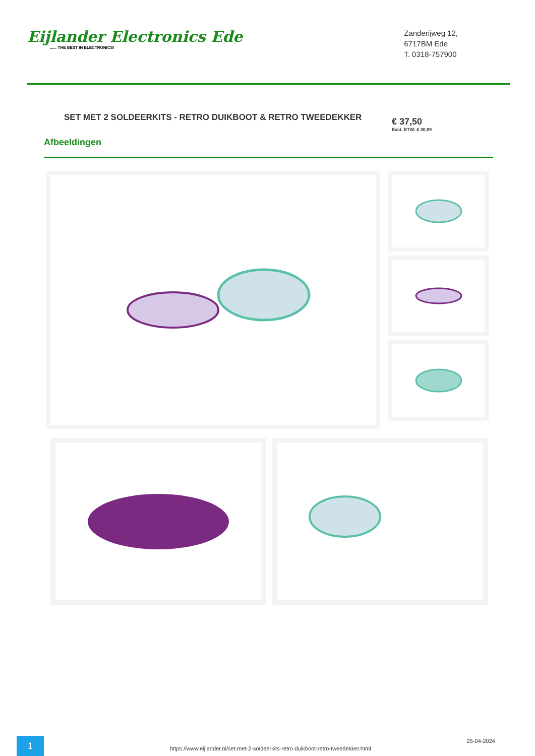Eijlander Electronics Ede...... THE BEST IN ELECTRONICS!
Zanderijweg 12,
6717BM Ede
T. 0318-757900
SET MET 2 SOLDEERKITS - RETRO DUIKBOOT & RETRO TWEEDEKKER
€ 37,50
Excl. BTW: € 30,99
Afbeeldingen
1
https://www.eijlander.nl/set-met-2-soldeerkits-retro-duikboot-retro-tweedekker.html
25-04-2024